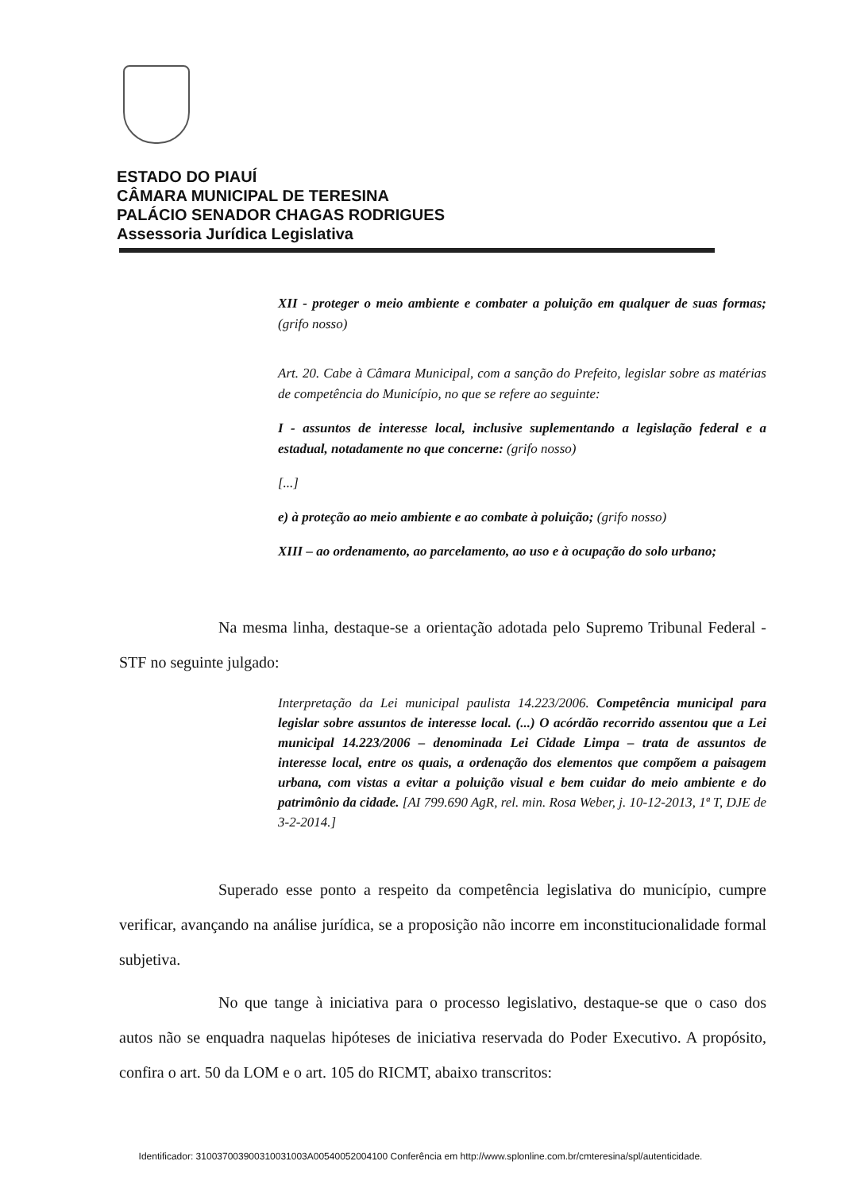ESTADO DO PIAUÍ
CÂMARA MUNICIPAL DE TERESINA
PALÁCIO SENADOR CHAGAS RODRIGUES
Assessoria Jurídica Legislativa
XII - proteger o meio ambiente e combater a poluição em qualquer de suas formas; (grifo nosso)
Art. 20. Cabe à Câmara Municipal, com a sanção do Prefeito, legislar sobre as matérias de competência do Município, no que se refere ao seguinte:
I - assuntos de interesse local, inclusive suplementando a legislação federal e a estadual, notadamente no que concerne: (grifo nosso)
[...]
e) à proteção ao meio ambiente e ao combate à poluição; (grifo nosso)
XIII – ao ordenamento, ao parcelamento, ao uso e à ocupação do solo urbano;
Na mesma linha, destaque-se a orientação adotada pelo Supremo Tribunal Federal - STF no seguinte julgado:
Interpretação da Lei municipal paulista 14.223/2006. Competência municipal para legislar sobre assuntos de interesse local. (...) O acórdão recorrido assentou que a Lei municipal 14.223/2006 – denominada Lei Cidade Limpa – trata de assuntos de interesse local, entre os quais, a ordenação dos elementos que compõem a paisagem urbana, com vistas a evitar a poluição visual e bem cuidar do meio ambiente e do patrimônio da cidade. [AI 799.690 AgR, rel. min. Rosa Weber, j. 10-12-2013, 1ª T, DJE de 3-2-2014.]
Superado esse ponto a respeito da competência legislativa do município, cumpre verificar, avançando na análise jurídica, se a proposição não incorre em inconstitucionalidade formal subjetiva.
No que tange à iniciativa para o processo legislativo, destaque-se que o caso dos autos não se enquadra naquelas hipóteses de iniciativa reservada do Poder Executivo. A propósito, confira o art. 50 da LOM e o art. 105 do RICMT, abaixo transcritos:
Identificador: 310037003900310031003A00540052004100 Conferência em http://www.splonline.com.br/cmteresina/spl/autenticidade.